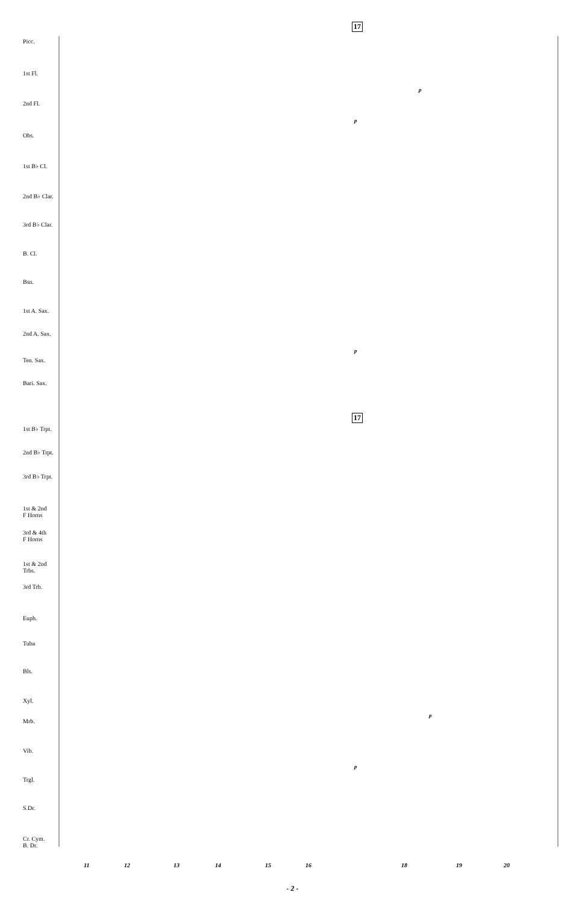17
17
Picc.
1st Fl.
2nd Fl.
Obs.
1st B♭ Cl.
2nd B♭ Clar.
3rd B♭ Clar.
B. Cl.
Bsn.
1st A. Sax.
2nd A. Sax.
Ten. Sax.
Bari. Sax.
1st B♭ Trpt.
2nd B♭ Trpt.
3rd B♭ Trpt.
1st & 2nd
F Horns
3rd & 4th
F Horns
1st & 2nd
Trbs.
3rd Trb.
Euph.
Tuba
Bls.
Xyl.
Mrb.
Vib.
Trgl.
S.Dr.
Cr. Cym.
B. Dr.
p
p
p
p
p
11 12 13 14 15 16 18 19 20
- 2 -